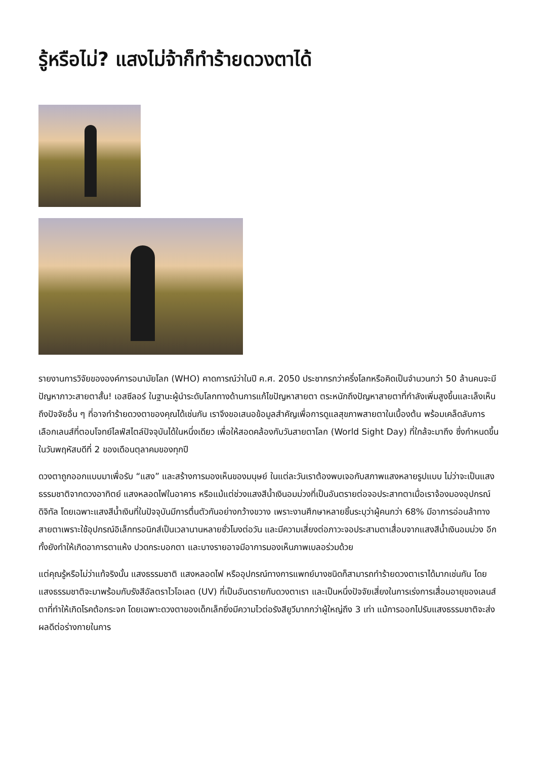รู้หรือไม่? แสงไม่จ้าก็ทำร้ายดวงตาได้
รายงานการวิจัยขององค์การอนามัยโลก (WHO) คาดการณ์ว่าในปี ค.ศ. 2050 ประชากรกว่าครึ่งโลกหรือคิดเป็นจำนวนกว่า 50 ล้านคนจะมีปัญหาภาวะสายตาสั้น! เอสซีลอร์ ในฐานะผู้นำระดับโลกทางด้านการแก้ไขปัญหาสายตา ตระหนักถึงปัญหาสายตาที่กำลังเพิ่มสูงขึ้นและเล็งเห็นถึงปัจจัยอื่น ๆ ที่อาจทำร้ายดวงตาของคุณได้เช่นกัน เราจึงขอเสนอข้อมูลสำคัญเพื่อการดูแลสุขภาพสายตาในเบื้องต้น พร้อมเคล็ดลับการเลือกเลนส์ที่ตอบโจทย์ไลฟ์สไตล์ปัจจุบันได้ในหนึ่งเดียว เพื่อให้สอดคล้องกับวันสายตาโลก (World Sight Day) ที่ใกล้จะมาถึง ซึ่งกำหนดขึ้นในวันพฤหัสบดีที่ 2 ของเดือนตุลาคมของทุกปี
ดวงตาถูกออกแบบมาเพื่อรับ “แสง” และสร้างการมองเห็นของมนุษย์ ในแต่ละวันเราต้องพบเจอกับสภาพแสงหลายรูปแบบ ไม่ว่าจะเป็นแสงธรรมชาติจากดวงอาทิตย์ แสงหลอดไฟในอาคาร หรือแม้แต่ช่วงแสงสีน้ำเงินอมม่วงที่เป็นอันตรายต่อจอประสาทตาเมื่อเราจ้องมองอุปกรณ์ดิจิทัล โดยเฉพาะแสงสีน้ำเงินที่ในปัจจุบันมีการตื่นตัวกันอย่างกว้างขวาง เพราะงานศึกษาหลายชิ้นระบุว่าผู้คนกว่า 68% มีอาการอ่อนล้าทางสายตาเพราะใช้อุปกรณ์อิเล็กทรอนิกส์เป็นเวลานานหลายชั่วโมงต่อวัน และมีความเสี่ยงต่อภาวะจอประสามตาเสื่อมจากแสงสีน้ำเงินอมม่วง อีกทั้งยังทำให้เกิดอาการตาแห้ง ปวดกระบอกตา และบางรายอาจมีอาการมองเห็นภาพเบลอร่วมด้วย
แต่คุณรู้หรือไม่ว่าแท้จริงนั้น แสงธรรมชาติ แสงหลอดไฟ หรืออุปกรณ์ทางการแพทย์บางชนิดก็สามารถทำร้ายดวงตาเราได้มากเช่นกัน โดยแสงธรรมชาติจะมาพร้อมกับรังสีอัลตราไวโอเลต (UV) ที่เป็นอันตรายกับดวงตาเรา และเป็นหนึ่งปัจจัยเสี่ยงในการเร่งการเสื่อมอายุของเลนส์ตาที่ทำให้เกิดโรคต้อกระจก โดยเฉพาะดวงตาของเด็กเล็กยิ่งมีความไวต่อรังสียูวีมากกว่าผู้ใหญ่ถึง 3 เท่า แม้การออกไปรับแสงธรรมชาติจะส่งผลดีต่อร่างกายในการ